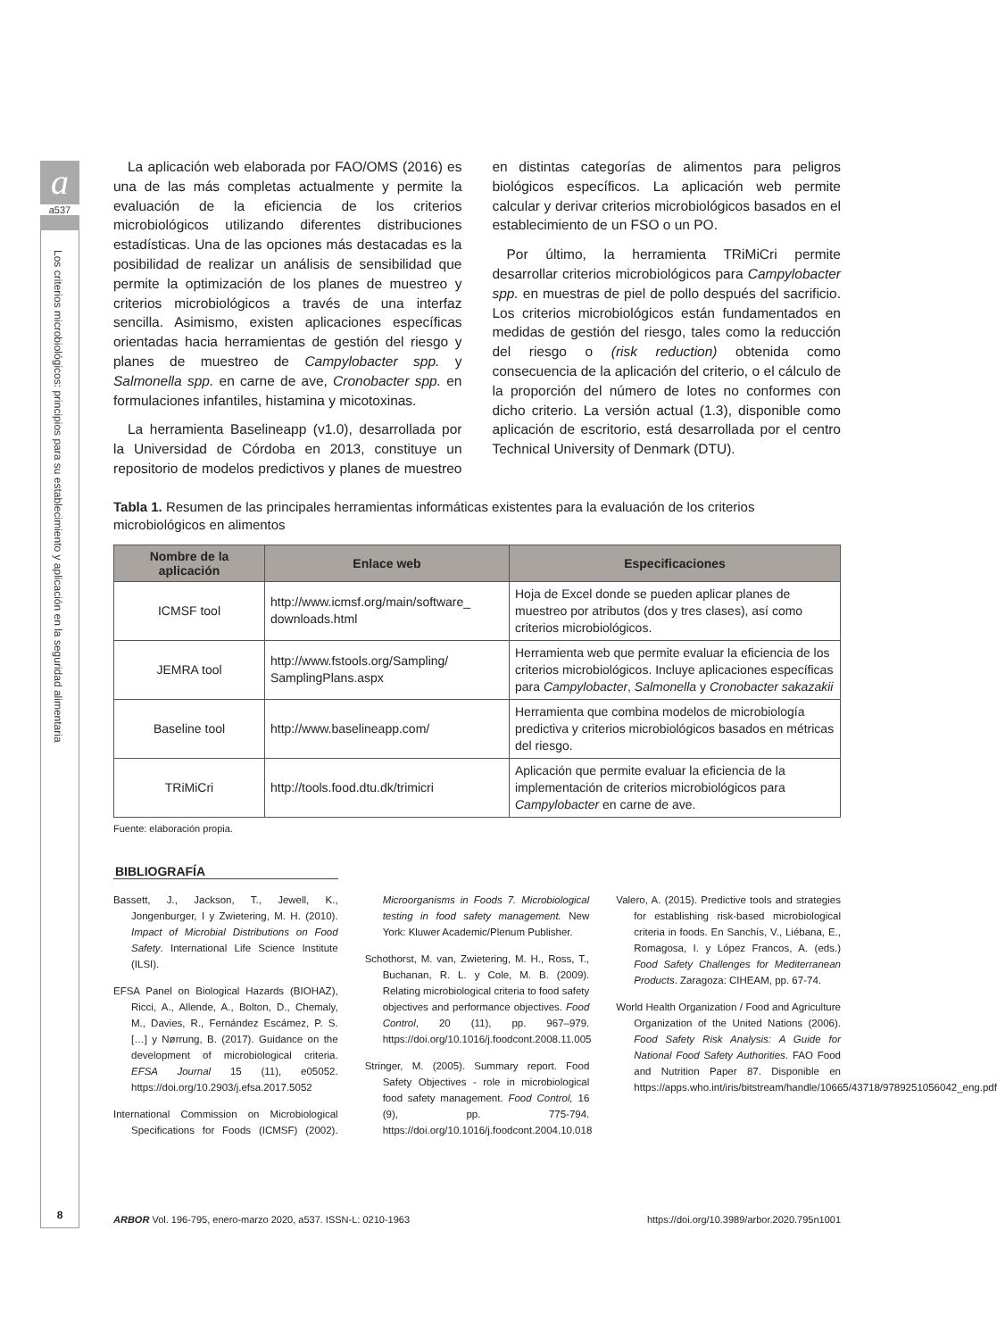a
a537
Los criterios microbiológicos: principios para su establecimiento y aplicación en la seguridad alimentaria
8
La aplicación web elaborada por FAO/OMS (2016) es una de las más completas actualmente y permite la evaluación de la eficiencia de los criterios microbiológicos utilizando diferentes distribuciones estadísticas. Una de las opciones más destacadas es la posibilidad de realizar un análisis de sensibilidad que permite la optimización de los planes de muestreo y criterios microbiológicos a través de una interfaz sencilla. Asimismo, existen aplicaciones específicas orientadas hacia herramientas de gestión del riesgo y planes de muestreo de Campylobacter spp. y Salmonella spp. en carne de ave, Cronobacter spp. en formulaciones infantiles, histamina y micotoxinas.
La herramienta Baselineapp (v1.0), desarrollada por la Universidad de Córdoba en 2013, constituye un repositorio de modelos predictivos y planes de muestreo en distintas categorías de alimentos para peligros biológicos específicos. La aplicación web permite calcular y derivar criterios microbiológicos basados en el establecimiento de un FSO o un PO.
Por último, la herramienta TRiMiCri permite desarrollar criterios microbiológicos para Campylobacter spp. en muestras de piel de pollo después del sacrificio. Los criterios microbiológicos están fundamentados en medidas de gestión del riesgo, tales como la reducción del riesgo o (risk reduction) obtenida como consecuencia de la aplicación del criterio, o el cálculo de la proporción del número de lotes no conformes con dicho criterio. La versión actual (1.3), disponible como aplicación de escritorio, está desarrollada por el centro Technical University of Denmark (DTU).
Tabla 1. Resumen de las principales herramientas informáticas existentes para la evaluación de los criterios microbiológicos en alimentos
| Nombre de la aplicación | Enlace web | Especificaciones |
| --- | --- | --- |
| ICMSF tool | http://www.icmsf.org/main/software_ downloads.html | Hoja de Excel donde se pueden aplicar planes de muestreo por atributos (dos y tres clases), así como criterios microbiológicos. |
| JEMRA tool | http://www.fstools.org/Sampling/ SamplingPlans.aspx | Herramienta web que permite evaluar la eficiencia de los criterios microbiológicos. Incluye aplicaciones específicas para Campylobacter , Salmonella y Cronobacter sakazakii |
| Baseline tool | http://www.baselineapp.com/ | Herramienta que combina modelos de microbiología predictiva y criterios microbiológicos basados en métricas del riesgo. |
| TRiMiCri | http://tools.food.dtu.dk/trimicri | Aplicación que permite evaluar la eficiencia de la implementación de criterios microbiológicos para Campylobacter en carne de ave. |
Fuente: elaboración propia.
BIBLIOGRAFÍA
Bassett, J., Jackson, T., Jewell, K., Jongenburger, I y Zwietering, M. H. (2010). Impact of Microbial Distributions on Food Safety. International Life Science Institute (ILSI).
EFSA Panel on Biological Hazards (BIOHAZ), Ricci, A., Allende, A., Bolton, D., Chemaly, M., Davies, R., Fernández Escámez, P. S. […] y Nørrung, B. (2017). Guidance on the development of microbiological criteria. EFSA Journal 15 (11), e05052. https://doi.org/10.2903/j.efsa.2017.5052
International Commission on Microbiological Specifications for Foods (ICMSF) (2002). Microorganisms in Foods 7. Microbiological testing in food safety management. New York: Kluwer Academic/Plenum Publisher.
Schothorst, M. van, Zwietering, M. H., Ross, T., Buchanan, R. L. y Cole, M. B. (2009). Relating microbiological criteria to food safety objectives and performance objectives. Food Control, 20 (11), pp. 967–979. https://doi.org/10.1016/j.foodcont.2008.11.005
Stringer, M. (2005). Summary report. Food Safety Objectives - role in microbiological food safety management. Food Control, 16 (9), pp. 775-794. https://doi.org/10.1016/j.foodcont.2004.10.018
Valero, A. (2015). Predictive tools and strategies for establishing risk-based microbiological criteria in foods. En Sanchís, V., Liébana, E., Romagosa, I. y López Francos, A. (eds.) Food Safety Challenges for Mediterranean Products. Zaragoza: CIHEAM, pp. 67-74.
World Health Organization / Food and Agriculture Organization of the United Nations (2006). Food Safety Risk Analysis: A Guide for National Food Safety Authorities. FAO Food and Nutrition Paper 87. Disponible en https://apps.who.int/iris/bitstream/handle/10665/43718/9789251056042_eng.pdf
ARBOR Vol. 196-795, enero-marzo 2020, a537. ISSN-L: 0210-1963 https://doi.org/10.3989/arbor.2020.795n1001